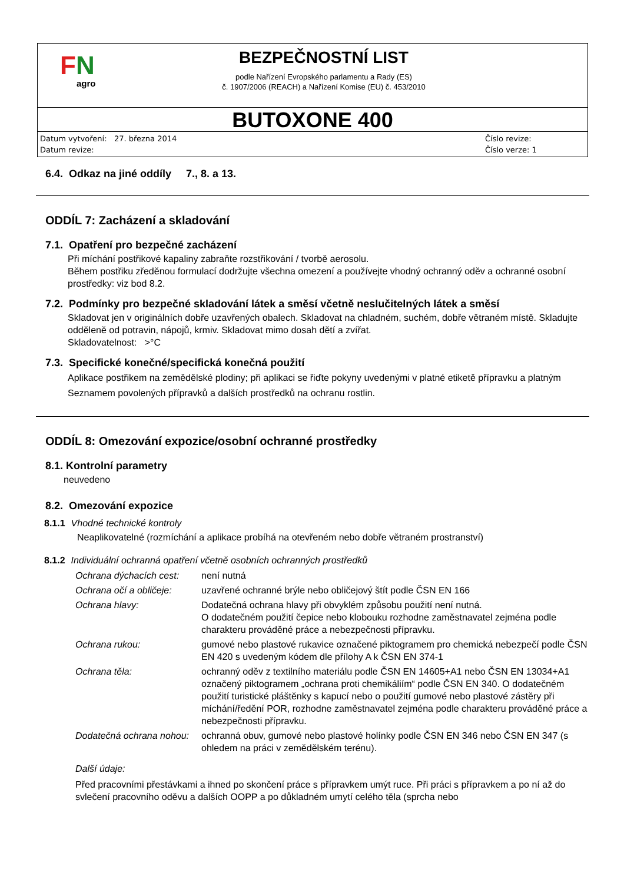FN
agro
BEZPEČNOSTNÍ LIST
podle Nařízení Evropského parlamentu a Rady (ES)
č. 1907/2006 (REACH) a Nařízení Komise (EU) č. 453/2010
BUTOXONE 400
Datum vytvoření: 27. března 2014
Datum revize:
Číslo revize:
Číslo verze: 1
6.4. Odkaz na jiné oddíly 7., 8. a 13.
ODDÍL 7: Zacházení a skladování
7.1. Opatření pro bezpečné zacházení
Při míchání postřikové kapaliny zabraňte rozstřikování / tvorbě aerosolu.
Během postřiku zředěnou formulací dodržujte všechna omezení a používejte vhodný ochranný oděv a ochranné osobní prostředky: viz bod 8.2.
7.2. Podmínky pro bezpečné skladování látek a směsí včetně neslučitelných látek a směsí
Skladovat jen v originálních dobře uzavřených obalech. Skladovat na chladném, suchém, dobře větraném místě. Skladujte odděleně od potravin, nápojů, krmiv. Skladovat mimo dosah dětí a zvířat.
Skladovatelnost: >°C
7.3. Specifické konečné/specifická konečná použití
Aplikace postřikem na zemědělské plodiny; při aplikaci se řiďte pokyny uvedenými v platné etiketě přípravku a platným Seznamem povolených přípravků a dalších prostředků na ochranu rostlin.
ODDÍL 8: Omezování expozice/osobní ochranné prostředky
8.1. Kontrolní parametry
neuvedeno
8.2. Omezování expozice
8.1.1 Vhodné technické kontroly
Neaplikovatelné (rozmíchání a aplikace probíhá na otevřeném nebo dobře větraném prostranství)
8.1.2 Individuální ochranná opatření včetně osobních ochranných prostředků
| Ochrana dýchacích cest: | není nutná |
| Ochrana očí a obličeje: | uzavřené ochranné brýle nebo obličejový štít podle ČSN EN 166 |
| Ochrana hlavy: | Dodatečná ochrana hlavy při obvyklém způsobu použití není nutná. O dodatečném použití čepice nebo klobouku rozhodne zaměstnavatel zejména podle charakteru prováděné práce a nebezpečnosti přípravku. |
| Ochrana rukou: | gumové nebo plastové rukavice označené piktogramem pro chemická nebezpečí podle ČSN EN 420 s uvedeným kódem dle přílohy A k ČSN EN 374-1 |
| Ochrana těla: | ochranný oděv z textilního materiálu podle ČSN EN 14605+A1 nebo ČSN EN 13034+A1 označený piktogramem „ochrana proti chemikáliím“ podle ČSN EN 340. O dodatečném použití turistické pláštěnky s kapucí nebo o použití gumové nebo plastové zástěry při míchání/ředění POR, rozhodne zaměstnavatel zejména podle charakteru prováděné práce a nebezpečnosti přípravku. |
| Dodatečná ochrana nohou: | ochranná obuv, gumové nebo plastové holínky podle ČSN EN 346 nebo ČSN EN 347 (s ohledem na práci v zemědělském terénu). |
Další údaje:
Před pracovními přestávkami a ihned po skončení práce s přípravkem umýt ruce. Při práci s přípravkem a po ní až do svlečení pracovního oděvu a dalších OOPP a po důkladném umytí celého těla (sprcha nebo